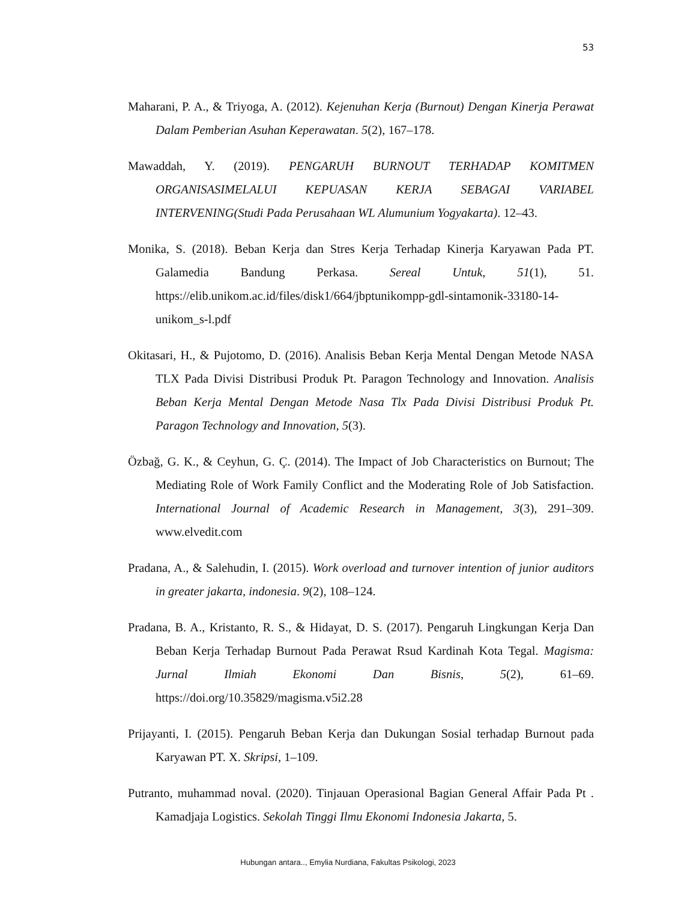53
Maharani, P. A., & Triyoga, A. (2012). Kejenuhan Kerja (Burnout) Dengan Kinerja Perawat Dalam Pemberian Asuhan Keperawatan. 5(2), 167–178.
Mawaddah, Y. (2019). PENGARUH BURNOUT TERHADAP KOMITMEN ORGANISASIMELALUI KEPUASAN KERJA SEBAGAI VARIABEL INTERVENING(Studi Pada Perusahaan WL Alumunium Yogyakarta). 12–43.
Monika, S. (2018). Beban Kerja dan Stres Kerja Terhadap Kinerja Karyawan Pada PT. Galamedia Bandung Perkasa. Sereal Untuk, 51(1), 51. https://elib.unikom.ac.id/files/disk1/664/jbptunikompp-gdl-sintamonik-33180-14-unikom_s-l.pdf
Okitasari, H., & Pujotomo, D. (2016). Analisis Beban Kerja Mental Dengan Metode NASA TLX Pada Divisi Distribusi Produk Pt. Paragon Technology and Innovation. Analisis Beban Kerja Mental Dengan Metode Nasa Tlx Pada Divisi Distribusi Produk Pt. Paragon Technology and Innovation, 5(3).
Özbağ, G. K., & Ceyhun, G. Ç. (2014). The Impact of Job Characteristics on Burnout; The Mediating Role of Work Family Conflict and the Moderating Role of Job Satisfaction. International Journal of Academic Research in Management, 3(3), 291–309. www.elvedit.com
Pradana, A., & Salehudin, I. (2015). Work overload and turnover intention of junior auditors in greater jakarta, indonesia. 9(2), 108–124.
Pradana, B. A., Kristanto, R. S., & Hidayat, D. S. (2017). Pengaruh Lingkungan Kerja Dan Beban Kerja Terhadap Burnout Pada Perawat Rsud Kardinah Kota Tegal. Magisma: Jurnal Ilmiah Ekonomi Dan Bisnis, 5(2), 61–69. https://doi.org/10.35829/magisma.v5i2.28
Prijayanti, I. (2015). Pengaruh Beban Kerja dan Dukungan Sosial terhadap Burnout pada Karyawan PT. X. Skripsi, 1–109.
Putranto, muhammad noval. (2020). Tinjauan Operasional Bagian General Affair Pada Pt . Kamadjaja Logistics. Sekolah Tinggi Ilmu Ekonomi Indonesia Jakarta, 5.
Hubungan antara.., Emylia Nurdiana, Fakultas Psikologi, 2023